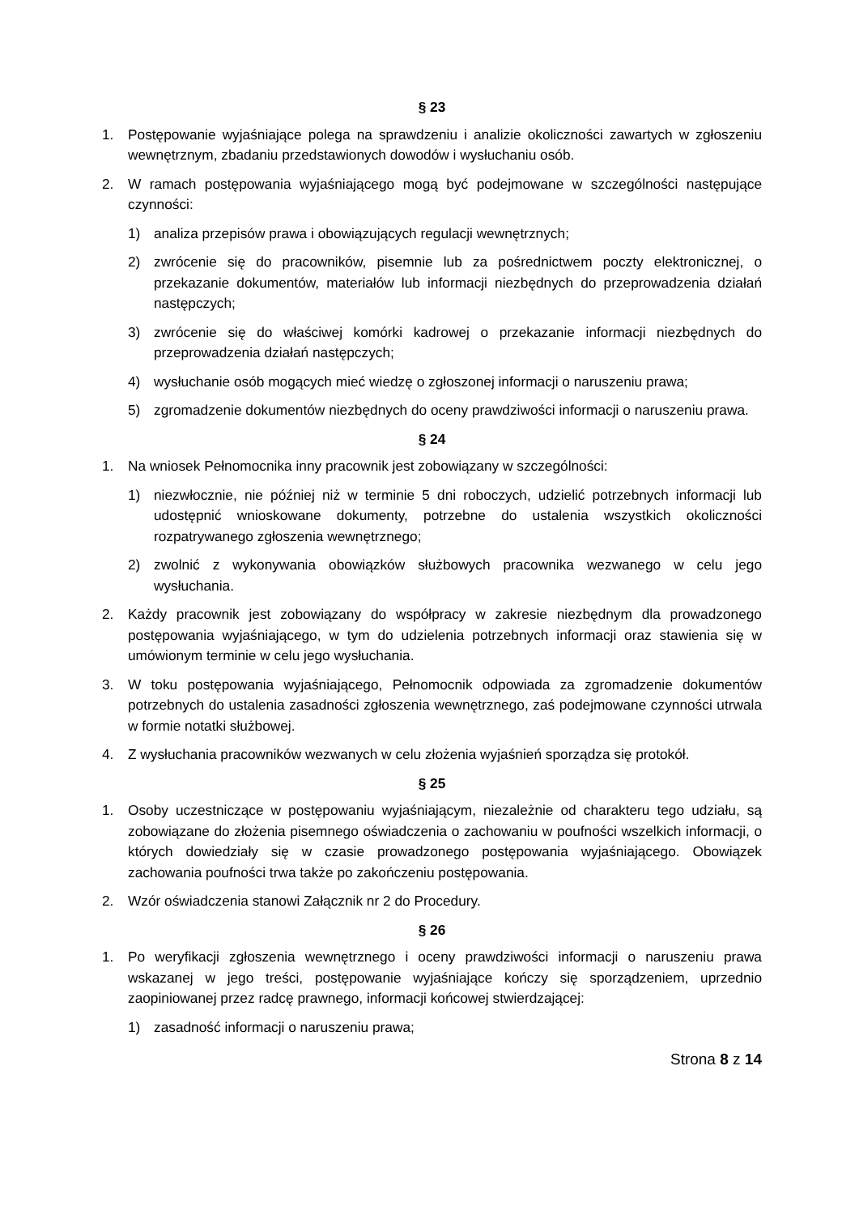§ 23
1. Postępowanie wyjaśniające polega na sprawdzeniu i analizie okoliczności zawartych w zgłoszeniu wewnętrznym, zbadaniu przedstawionych dowodów i wysłuchaniu osób.
2. W ramach postępowania wyjaśniającego mogą być podejmowane w szczególności następujące czynności:
1) analiza przepisów prawa i obowiązujących regulacji wewnętrznych;
2) zwrócenie się do pracowników, pisemnie lub za pośrednictwem poczty elektronicznej, o przekazanie dokumentów, materiałów lub informacji niezbędnych do przeprowadzenia działań następczych;
3) zwrócenie się do właściwej komórki kadrowej o przekazanie informacji niezbędnych do przeprowadzenia działań następczych;
4) wysłuchanie osób mogących mieć wiedzę o zgłoszonej informacji o naruszeniu prawa;
5) zgromadzenie dokumentów niezbędnych do oceny prawdziwości informacji o naruszeniu prawa.
§ 24
1. Na wniosek Pełnomocnika inny pracownik jest zobowiązany w szczególności:
1) niezwłocznie, nie później niż w terminie 5 dni roboczych, udzielić potrzebnych informacji lub udostępnić wnioskowane dokumenty, potrzebne do ustalenia wszystkich okoliczności rozpatrywanego zgłoszenia wewnętrznego;
2) zwolnić z wykonywania obowiązków służbowych pracownika wezwanego w celu jego wysłuchania.
2. Każdy pracownik jest zobowiązany do współpracy w zakresie niezbędnym dla prowadzonego postępowania wyjaśniającego, w tym do udzielenia potrzebnych informacji oraz stawienia się w umówionym terminie w celu jego wysłuchania.
3. W toku postępowania wyjaśniającego, Pełnomocnik odpowiada za zgromadzenie dokumentów potrzebnych do ustalenia zasadności zgłoszenia wewnętrznego, zaś podejmowane czynności utrwala w formie notatki służbowej.
4. Z wysłuchania pracowników wezwanych w celu złożenia wyjaśnień sporządza się protokół.
§ 25
1. Osoby uczestniczące w postępowaniu wyjaśniającym, niezależnie od charakteru tego udziału, są zobowiązane do złożenia pisemnego oświadczenia o zachowaniu w poufności wszelkich informacji, o których dowiedziały się w czasie prowadzonego postępowania wyjaśniającego. Obowiązek zachowania poufności trwa także po zakończeniu postępowania.
2. Wzór oświadczenia stanowi Załącznik nr 2 do Procedury.
§ 26
1. Po weryfikacji zgłoszenia wewnętrznego i oceny prawdziwości informacji o naruszeniu prawa wskazanej w jego treści, postępowanie wyjaśniające kończy się sporządzeniem, uprzednio zaopiniowanej przez radcę prawnego, informacji końcowej stwierdzającej:
1) zasadność informacji o naruszeniu prawa;
Strona 8 z 14